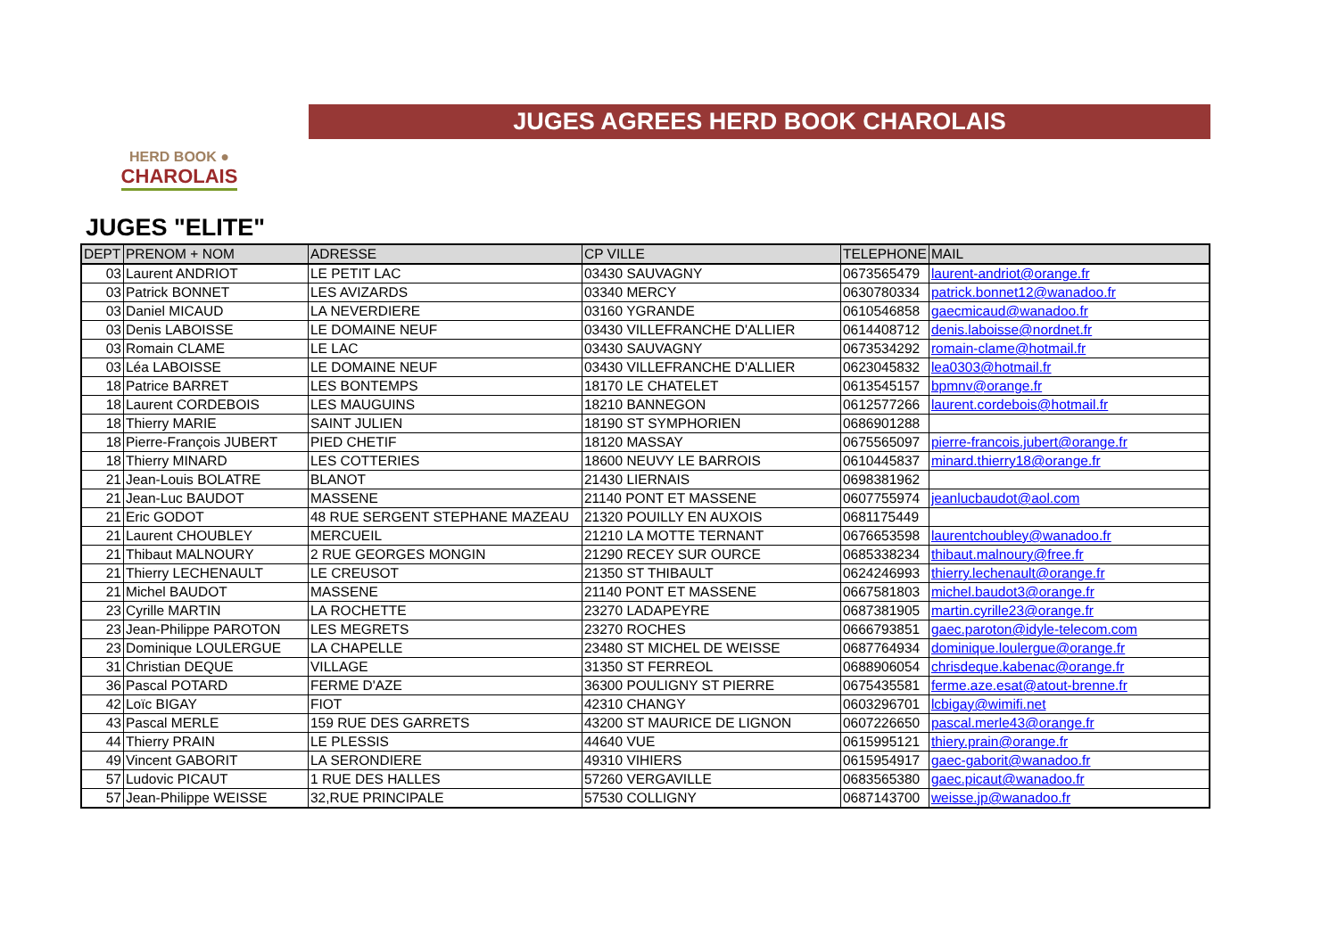HERD BOOK ●
CHAROLAIS
JUGES AGREES HERD BOOK CHAROLAIS
JUGES "ELITE"
| DEPT | PRENOM + NOM | ADRESSE | CP VILLE | TELEPHONE | MAIL |
| --- | --- | --- | --- | --- | --- |
| 03 | Laurent ANDRIOT | LE PETIT LAC | 03430 SAUVAGNY | 0673565479 | laurent-andriot@orange.fr |
| 03 | Patrick BONNET | LES AVIZARDS | 03340 MERCY | 0630780334 | patrick.bonnet12@wanadoo.fr |
| 03 | Daniel MICAUD | LA NEVERDIERE | 03160 YGRANDE | 0610546858 | gaecmicaud@wanadoo.fr |
| 03 | Denis LABOISSE | LE DOMAINE NEUF | 03430 VILLEFRANCHE D'ALLIER | 0614408712 | denis.laboisse@nordnet.fr |
| 03 | Romain CLAME | LE LAC | 03430 SAUVAGNY | 0673534292 | romain-clame@hotmail.fr |
| 03 | Léa LABOISSE | LE DOMAINE NEUF | 03430 VILLEFRANCHE D'ALLIER | 0623045832 | lea0303@hotmail.fr |
| 18 | Patrice BARRET | LES BONTEMPS | 18170 LE CHATELET | 0613545157 | bpmnv@orange.fr |
| 18 | Laurent CORDEBOIS | LES MAUGUINS | 18210 BANNEGON | 0612577266 | laurent.cordebois@hotmail.fr |
| 18 | Thierry MARIE | SAINT JULIEN | 18190 ST SYMPHORIEN | 0686901288 | |
| 18 | Pierre-François JUBERT | PIED CHETIF | 18120 MASSAY | 0675565097 | pierre-francois.jubert@orange.fr |
| 18 | Thierry MINARD | LES COTTERIES | 18600 NEUVY LE BARROIS | 0610445837 | minard.thierry18@orange.fr |
| 21 | Jean-Louis BOLATRE | BLANOT | 21430 LIERNAIS | 0698381962 | |
| 21 | Jean-Luc BAUDOT | MASSENE | 21140 PONT ET MASSENE | 0607755974 | jeanlucbaudot@aol.com |
| 21 | Eric GODOT | 48 RUE SERGENT STEPHANE MAZEAU | 21320 POUILLY EN AUXOIS | 0681175449 | |
| 21 | Laurent CHOUBLEY | MERCUEIL | 21210 LA MOTTE TERNANT | 0676653598 | laurentchoubley@wanadoo.fr |
| 21 | Thibaut MALNOURY | 2 RUE GEORGES MONGIN | 21290 RECEY SUR OURCE | 0685338234 | thibaut.malnoury@free.fr |
| 21 | Thierry LECHENAULT | LE CREUSOT | 21350 ST THIBAULT | 0624246993 | thierry.lechenault@orange.fr |
| 21 | Michel BAUDOT | MASSENE | 21140 PONT ET MASSENE | 0667581803 | michel.baudot3@orange.fr |
| 23 | Cyrille MARTIN | LA ROCHETTE | 23270 LADAPEYRE | 0687381905 | martin.cyrille23@orange.fr |
| 23 | Jean-Philippe PAROTON | LES MEGRETS | 23270 ROCHES | 0666793851 | gaec.paroton@idyle-telecom.com |
| 23 | Dominique LOULERGUE | LA CHAPELLE | 23480 ST MICHEL DE WEISSE | 0687764934 | dominique.loulergue@orange.fr |
| 31 | Christian DEQUE | VILLAGE | 31350 ST FERREOL | 0688906054 | chrisdeque.kabenac@orange.fr |
| 36 | Pascal POTARD | FERME D'AZE | 36300 POULIGNY ST PIERRE | 0675435581 | ferme.aze.esat@atout-brenne.fr |
| 42 | Loïc BIGAY | FIOT | 42310 CHANGY | 0603296701 | lcbigay@wimifi.net |
| 43 | Pascal MERLE | 159 RUE DES GARRETS | 43200 ST MAURICE DE LIGNON | 0607226650 | pascal.merle43@orange.fr |
| 44 | Thierry PRAIN | LE PLESSIS | 44640 VUE | 0615995121 | thiery.prain@orange.fr |
| 49 | Vincent GABORIT | LA SERONDIERE | 49310 VIHIERS | 0615954917 | gaec-gaborit@wanadoo.fr |
| 57 | Ludovic PICAUT | 1 RUE DES HALLES | 57260 VERGAVILLE | 0683565380 | gaec.picaut@wanadoo.fr |
| 57 | Jean-Philippe WEISSE | 32,RUE PRINCIPALE | 57530 COLLIGNY | 0687143700 | weisse.jp@wanadoo.fr |